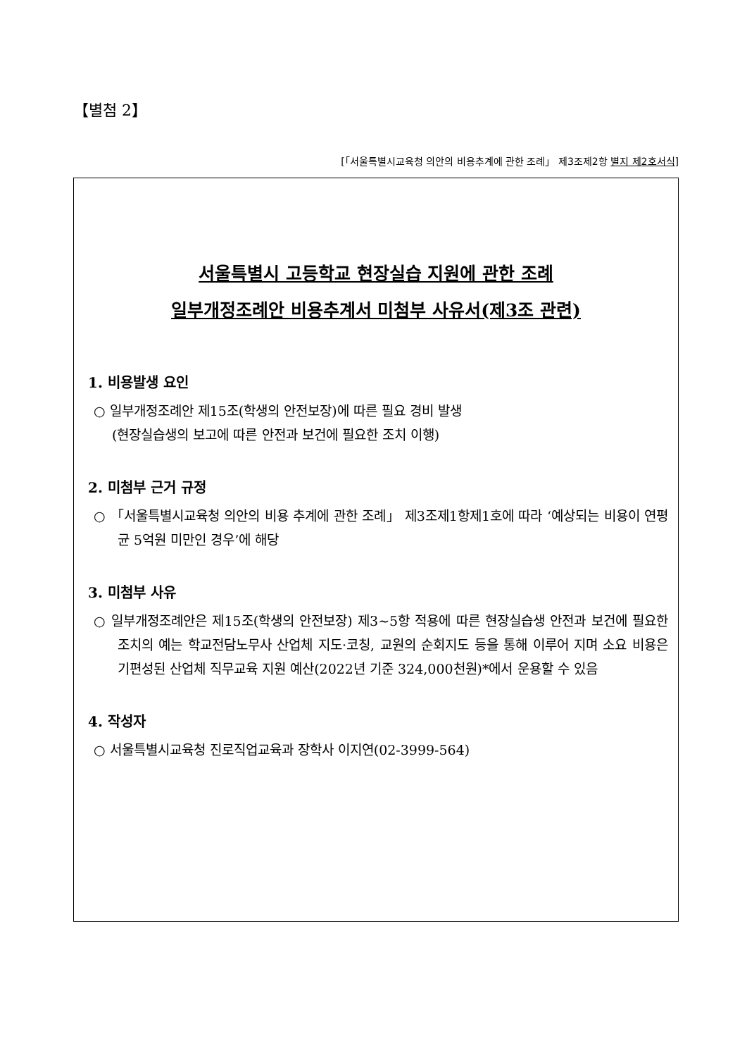【별첨 2】
[「서울특별시교육청 의안의 비용추계에 관한 조례」 제3조제2항 별지 제2호서식]
서울특별시 고등학교 현장실습 지원에 관한 조례
일부개정조례안 비용추계서 미첨부 사유서(제3조 관련)
1. 비용발생 요인
○ 일부개정조례안 제15조(학생의 안전보장)에 따른 필요 경비 발생
(현장실습생의 보고에 따른 안전과 보건에 필요한 조치 이행)
2. 미첨부 근거 규정
○ 「서울특별시교육청 의안의 비용 추계에 관한 조례」 제3조제1항제1호에 따라 ‘예상되는 비용이 연평균 5억원 미만인 경우’에 해당
3. 미첨부 사유
○ 일부개정조례안은 제15조(학생의 안전보장) 제3~5항 적용에 따른 현장실습생 안전과 보건에 필요한 조치의 예는 학교전담노무사 산업체 지도·코칭, 교원의 순회지도 등을 통해 이루어 지며 소요 비용은 기편성된 산업체 직무교육 지원 예산(2022년 기준 324,000천원)*에서 운용할 수 있음
4. 작성자
○ 서울특별시교육청 진로직업교육과 장학사 이지연(02-3999-564)